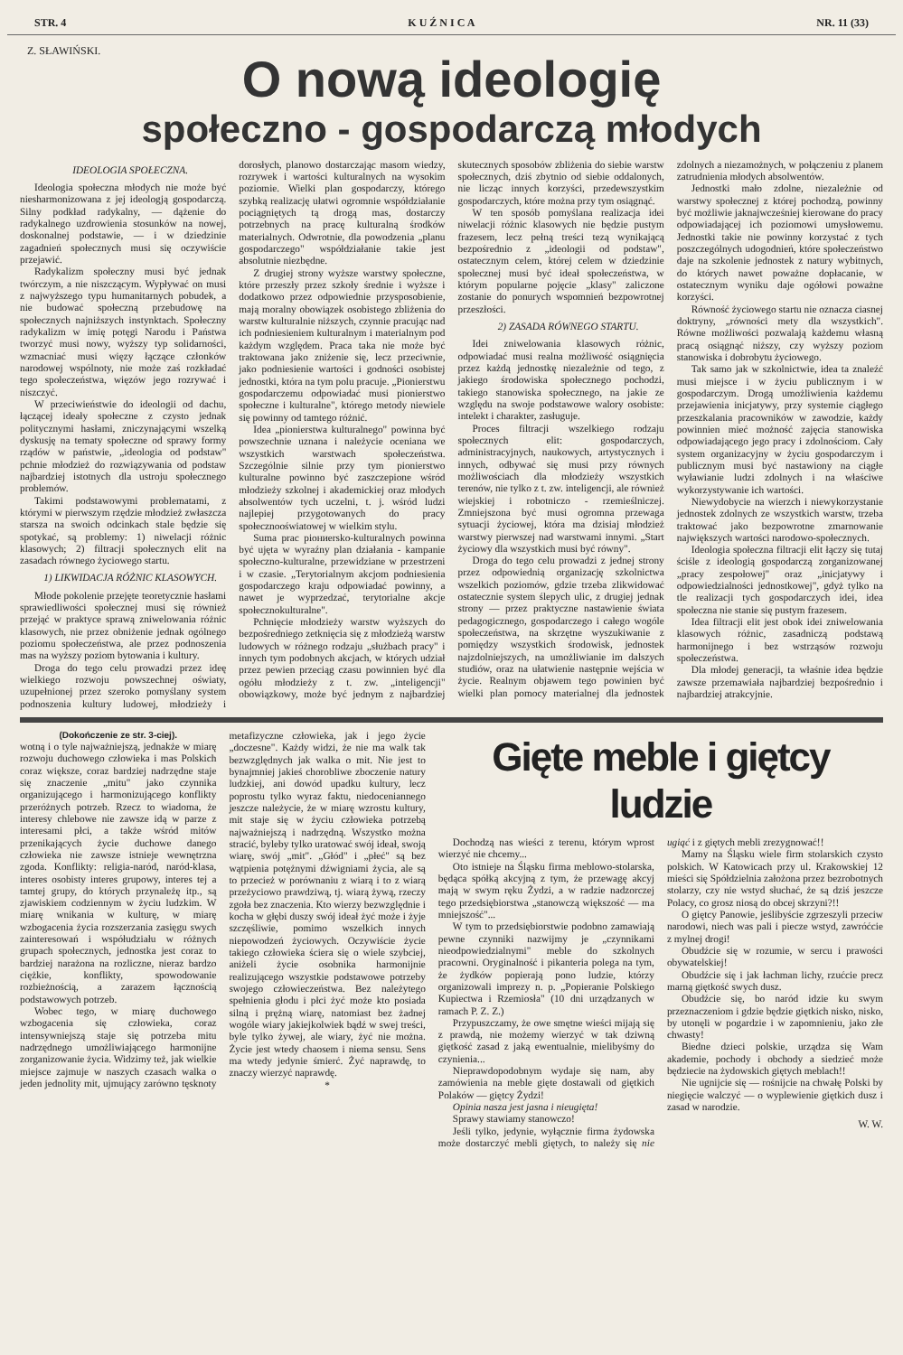STR. 4 K U Ź N I C A NR. 11 (33)
Z. SŁAWIŃSKI.
O nową ideologię
społeczno - gospodarczą młodych
IDEOLOGIA SPOŁECZNA.
Ideologia społeczna młodych nie może być niesharmonizowana z jej ideologją gospodarczą. Silny podkład radykalny, — dążenie do radykalnego uzdrowienia stosunków na nowej, doskonalnej podstawie, — i w dziedzinie zagadnień społecznych musi się oczywiście przejawić.
Radykalizm społeczny musi być jednak twórczym, a nie niszczącym. Wypływać on musi z najwyższego typu humanitarnych pobudek, a nie budować społeczną przebudowę na społecznych najniższych instynktach. Społeczny radykalizm w imię potęgi Narodu i Państwa tworzyć musi nowy, wyższy typ solidarności, wzmacniać musi więzy łączące członków narodowej wspólnoty, nie może zaś rozkładać tego społeczeństwa, więzów jego rozrywać i niszczyć.
W przeciwieństwie do ideologii od dachu, łączącej ideały społeczne z czysto jednak politycznymi hasłami, zniczynającymi wszelką dyskusję na tematy społeczne od sprawy formy rządów w państwie, „ideologia od podstaw" pchnie młodzież do rozwiązywania od podstaw najbardziej istotnych dla ustroju społecznego problemów.
Takimi podstawowymi problematami, z którymi w pierwszym rzędzie młodzież zwłaszcza starsza na swoich odcinkach stale będzie się spotykać, są problemy: 1) niwelacji różnic klasowych; 2) filtracji społecznych elit na zasadach równego życiowego startu.
1) LIKWIDACJA RÓŻNIC KLASOWYCH.
Młode pokolenie przejęte teoretycznie hasłami sprawiedliwości społecznej musi się również przejąć w praktyce sprawą zniwelowania różnic klasowych, nie przez obniżenie jednak ogólnego poziomu społeczeństwa, ale przez podnoszenia mas na wyższy poziom bytowania i kultury.
Droga do tego celu prowadzi przez ideę wielkiego rozwoju powszechnej oświaty, uzupełnionej przez szeroko pomyślany system podnoszenia kultury ludowej, młodzieży i dorosłych, planowo dostarczając masom wiedzy, rozrywek i wartości kulturalnych na wysokim poziomie. Wielki plan gospodarczy, którego szybką realizację ułatwi ogromnie współdziałanie pociągniętych tą drogą mas, dostarczy potrzebnych na pracę kulturalną środków materialnych. Odwrotnie, dla powodzenia „planu gospodarczego" współdziałanie takie jest absolutnie niezbędne.
Z drugiej strony wyższe warstwy społeczne, które przeszły przez szkoły średnie i wyższe i dodatkowo przez odpowiednie przysposobienie, mają moralny obowiązek osobistego zbliżenia do warstw kulturalnie niższych, czynnie pracując nad ich podniesieniem kulturalnym i materialnym pod każdym względem. Praca taka nie może być traktowana jako zniżenie się, lecz przeciwnie, jako podniesienie wartości i godności osobistej jednostki, która na tym polu pracuje. „Pionierstwu gospodarczemu odpowiadać musi pionierstwo społeczne i kulturalne", którego metody niewiele się powinny od tamtego różnić.
Idea „pionierstwa kulturalnego" powinna być powszechnie uznana i należycie oceniana we wszystkich warstwach społeczeństwa. Szczególnie silnie przy tym pionierstwo kulturalne powinno być zaszczepione wśród młodzieży szkolnej i akademickiej oraz młodych absolwentów tych uczelni, t. j. wśród ludzi najlepiej przygotowanych do pracy społecznooświatowej w wielkim stylu.
Suma prac piониersko-kulturalnych powinna być ujęta w wyraźny plan działania - kampanie społeczno-kulturalne, przewidziane w przestrzeni i w czasie. „Terytorialnym akcjom podniesienia gospodarczego kraju odpowiadać powinny, a nawet je wyprzedzać, terytorialne akcje społecznokulturalne".
Pchnięcie młodzieży warstw wyższych do bezpośredniego zetknięcia się z młodzieżą warstw ludowych w różnego rodzaju „służbach pracy" i innych tym podobnych akcjach, w których udział przez pewien przeciąg czasu powinnien być dla ogółu młodzieży z t. zw. „inteligencji" obowiązkowy, może być jednym z najbardziej skutecznych sposobów zbliżenia do siebie warstw społecznych, dziś zbytnio od siebie oddalonych, nie licząc innych korzyści, przedewszystkim gospodarczych, które można przy tym osiągnąć.
W ten sposób pomyślana realizacja idei niwelacji różnic klasowych nie będzie pustym frazesem, lecz pełną treści tezą wynikającą bezpośrednio z „ideologii od podstaw", ostatecznym celem, której celem w dziedzinie społecznej musi być ideał społeczeństwa, w którym popularne pojęcie „klasy" zaliczone zostanie do ponurych wspomnień bezpowrotnej przeszłości.
2) ZASADA RÓWNEGO STARTU.
Idei zniwelowania klasowych różnic, odpowiadać musi realna możliwość osiągnięcia przez każdą jednostkę niezależnie od tego, z jakiego środowiska społecznego pochodzi, takiego stanowiska społecznego, na jakie ze względu na swoje podstawowe walory osobiste: intelekt i charakter, zasługuje.
Proces filtracji wszelkiego rodzaju społecznych elit: gospodarczych, administracyjnych, naukowych, artystycznych i innych, odbywać się musi przy równych możliwościach dla młodzieży wszystkich terenów, nie tylko z t. zw. inteligencji, ale również wiejskiej i robotniczo - rzemieślniczej. Zmniejszona być musi ogromna przewaga sytuacji życiowej, która ma dzisiaj młodzież warstwy pierwszej nad warstwami innymi. „Start życiowy dla wszystkich musi być równy".
Droga do tego celu prowadzi z jednej strony przez odpowiednią organizację szkolnictwa wszelkich poziomów, gdzie trzeba zlikwidować ostatecznie system ślepych ulic, z drugiej jednak strony — przez praktyczne nastawienie świata pedagogicznego, gospodarczego i całego wogóle społeczeństwa, na skrzętne wyszukiwanie z pomiędzy wszystkich środowisk, jednostek najzdolniejszych, na umożliwianie im dalszych studiów, oraz na ułatwienie następnie wejścia w życie. Realnym objawem tego powinien być wielki plan pomocy materialnej dla jednostek zdolnych a niezamożnych, w połączeniu z planem zatrudnienia młodych absolwentów.
Jednostki mało zdolne, niezależnie od warstwy społecznej z której pochodzą, powinny być możliwie jaknajwcześniej kierowane do pracy odpowiadającej ich poziomowi umysłowemu. Jednostki takie nie powinny korzystać z tych poszczególnych udogodnień, które społeczeństwo daje na szkolenie jednostek z natury wybitnych, do których nawet poważne dopłacanie, w ostatecznym wyniku daje ogółowi poważne korzyści.
Równość życiowego startu nie oznacza ciasnej doktryny, „równości mety dla wszystkich". Równe możliwości pozwalają każdemu własną pracą osiągnąć niższy, czy wyższy poziom stanowiska i dobrobytu życiowego.
Tak samo jak w szkolnictwie, idea ta znaleźć musi miejsce i w życiu publicznym i w gospodarczym. Drogą umożliwienia każdemu przejawienia inicjatywy, przy systemie ciągłego przeszkalania pracowników w zawodzie, każdy powinnien mieć możność zajęcia stanowiska odpowiadającego jego pracy i zdolnościom. Cały system organizacyjny w życiu gospodarczym i publicznym musi być nastawiony na ciągłe wyławianie ludzi zdolnych i na właściwe wykorzystywanie ich wartości.
Niewydobycie na wierzch i niewykorzystanie jednostek zdolnych ze wszystkich warstw, trzeba traktować jako bezpowrotne zmarnowanie największych wartości narodowo-społecznych.
Ideologia społeczna filtracji elit łączy się tutaj ściśle z ideologią gospodarczą zorganizowanej „pracy zespołowej" oraz „inicjatywy i odpowiedzialności jednostkowej", gdyż tylko na tle realizacji tych gospodarczych idei, idea społeczna nie stanie się pustym frazesem.
Idea filtracji elit jest obok idei zniwelowania klasowych różnic, zasadniczą podstawą harmonijnego i bez wstrząsów rozwoju społeczeństwa.
Dla młodej generacji, ta właśnie idea będzie zawsze przemawiała najbardziej bezpośrednio i najbardziej atrakcyjnie.
(Dokończenie ze str. 3-ciej).
wotną i o tyle najważniejszą, jednakże w miarę rozwoju duchowego człowieka i mas Polskich coraz większe, coraz bardziej nadrzędne staje się znaczenie „mitu" jako czynnika organizującego i harmonizującego konflikty przeróżnych potrzeb. Rzecz to wiadoma, że interesy chlebowe nie zawsze idą w parze z interesami płci, a także wśród mitów przenikających życie duchowe danego człowieka nie zawsze istnieje wewnętrzna zgoda. Konflikty: religia-naród, naród-klasa, interes osobisty interes grupowy, interes tej a tamtej grupy, do których przynależę itp., są zjawiskiem codziennym w życiu ludzkim. W miarę wnikania w kulturę, w miarę wzbogacenia życia rozszerzania zasięgu swych zainteresowań i współudziału w różnych grupach społecznych, jednostka jest coraz to bardziej narażona na rozliczne, nieraz bardzo ciężkie, konflikty, spowodowanie rozbieżnością, a zarazem łącznością podstawowych potrzeb.
Wobec tego, w miarę duchowego wzbogacenia się człowieka, coraz intensywniejszą staje się potrzeba mitu nadrzędnego umożliwiającego harmonijne zorganizowanie życia. Widzimy też, jak wielkie miejsce zajmuje w naszych czasach walka o jeden jednolity mit, ujmujący zarówno tęsknoty metafizyczne człowieka, jak i jego życie „doczesne". Każdy widzi, że nie ma walk tak bezwzględnych jak walka o mit. Nie jest to bynajmniej jakieś chorobliwe zboczenie natury ludzkiej, ani dowód upadku kultury, lecz poprostu tylko wyraz faktu, niedoceniannego jeszcze należycie, że w miarę wzrostu kultury, mit staje się w życiu człowieka potrzebą najważniejszą i nadrzędną. Wszystko można stracić, byleby tylko uratować swój ideał, swoją wiarę, swój „mit". „Głód" i „płeć" są bez wątpienia potężnymi dźwigniami życia, ale są to przecież w porównaniu z wiarą i to z wiarą przeżyciowo prawdziwą, tj. wiarą żywą, rzeczy zgoła bez znaczenia. Kto wierzy bezwzględnie i kocha w głębi duszy swój ideał żyć może i żyje szczęśliwie, pomimo wszelkich innych niepowodzeń życiowych. Oczywiście życie takiego człowieka ściera się o wiele szybciej, aniżeli życie osobnika harmonijnie realizującego wszystkie podstawowe potrzeby swojego człowieczeństwa. Bez należytego spełnienia głodu i płci żyć może kto posiada silną i prężną wiarę, natomiast bez żadnej wogóle wiary jakiejkolwiek bądź w swej treści, byle tylko żywej, ale wiary, żyć nie można. Życie jest wtedy chaosem i niema sensu. Sens ma wtedy jedynie śmierć. Żyć naprawdę, to znaczy wierzyć naprawdę.
*
Gięte meble i giętcy ludzie
Dochodzą nas wieści z terenu, którym wprost wierzyć nie chcemy...
Oto istnieje na Śląsku firma meblowo-stolarska, będąca spółką akcyjną z tym, że przewagę akcyj mają w swym ręku Żydzi, a w radzie nadzorczej tego przedsiębiorstwa „stanowczą większość — ma mniejszość"...
W tym to przedsiębiorstwie podobno zamawiają pewne czynniki nazwijmy je „czynnikami nieodpowiedzialnymi" meble do szkolnych pracowni. Oryginalność i pikanteria polega na tym, że żydków popierają pono ludzie, którzy organizowali imprezy n. p. „Popieranie Polskiego Kupiectwa i Rzemiosła" (10 dni urządzanych w ramach P. Z. Z.)
Przypuszczamy, że owe smętne wieści mijają się z prawdą, nie możemy wierzyć w tak dziwną giętkość zasad z jaką ewentualnie, mielibyśmy do czynienia...
Nieprawdopodobnym wydaje się nam, aby zamówienia na meble gięte dostawali od giętkich Polaków — giętcy Żydzi!
Opinia nasza jest jasna i nieugięta!
Sprawy stawiamy stanowczo!
Jeśli tylko, jedynie, wyłącznie firma żydowska może dostarczyć mebli giętych, to należy się nie ugiąć i z giętych mebli zrezygnować!!
Mamy na Śląsku wiele firm stolarskich czysto polskich. W Katowicach przy ul. Krakowskiej 12 mieści się Spółdzielnia założona przez bezrobotnych stolarzy, czy nie wstyd słuchać, że są dziś jeszcze Polacy, co grosz niosą do obcej skrzyni?!!
O giętcy Panowie, jeślibyście zgrzeszyli przeciw narodowi, niech was pali i piecze wstyd, zawróćcie z mylnej drogi!
Obudźcie się w rozumie, w sercu i prawości obywatelskiej!
Obudźcie się i jak łachman lichy, rzućcie precz marną giętkość swych dusz.
Obudźcie się, bo naród idzie ku swym przeznaczeniom i gdzie będzie giętkich nisko, nisko, by utonęli w pogardzie i w zapomnieniu, jako złe chwasty!
Biedne dzieci polskie, urządza się Wam akademie, pochody i obchody a siedzieć może będziecie na żydowskich giętych meblach!!
Nie ugnijcie się — rośnijcie na chwałę Polski by niegięcie walczyć — o wyplewienie giętkich dusz i zasad w narodzie.
W. W.